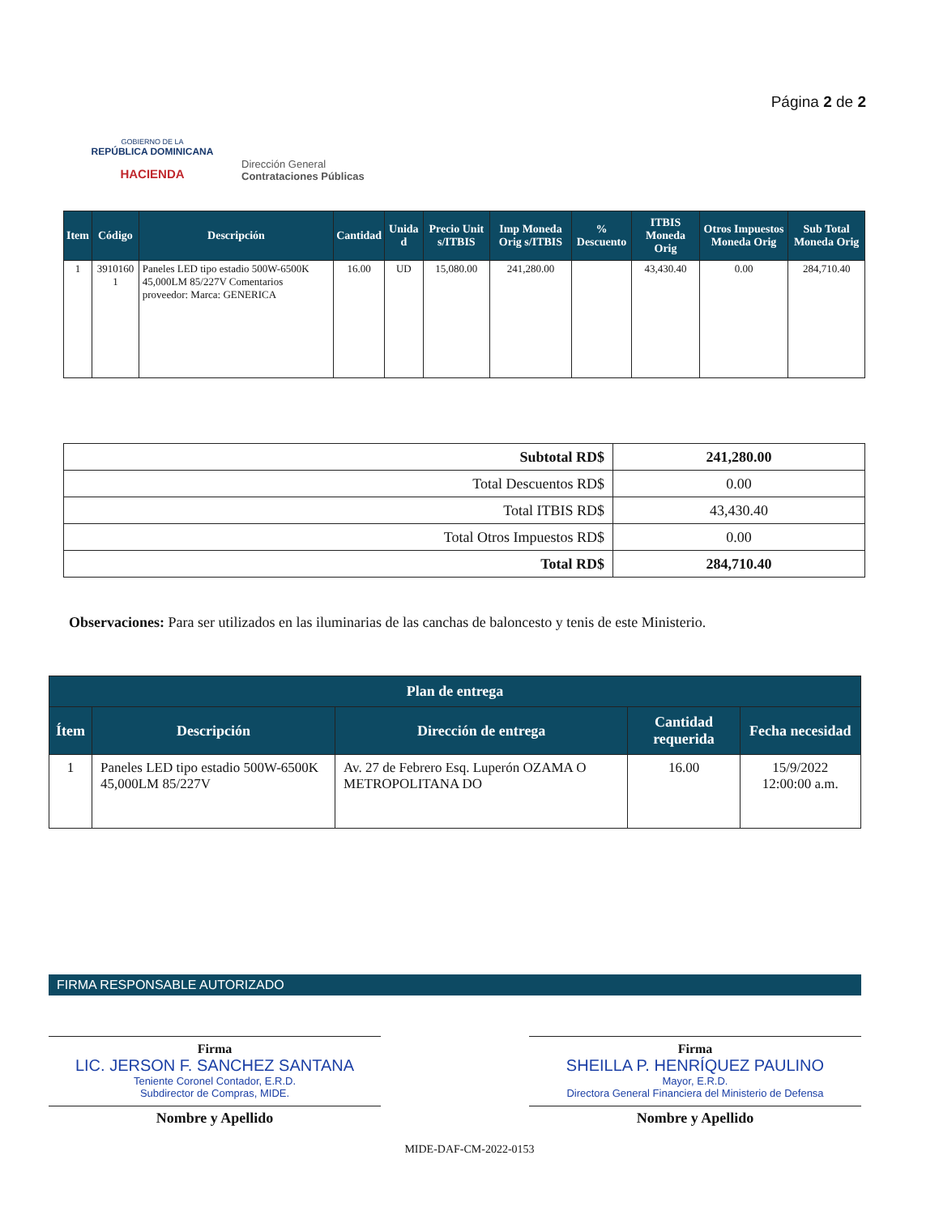GOBIERNO DE LA
REPÚBLICA DOMINICANA
HACIENDA
Dirección General
Contrataciones Públicas
Página 2 de 2
| Item | Código | Descripción | Cantidad | Unida d | Precio Unit s/ITBIS | Imp Moneda Orig s/ITBIS | % Descuento | ITBIS Moneda Orig | Otros Impuestos Moneda Orig | Sub Total Moneda Orig |
| --- | --- | --- | --- | --- | --- | --- | --- | --- | --- | --- |
| 1 | 3910160 1 | Paneles LED tipo estadio 500W-6500K 45,000LM 85/227V Comentarios proveedor: Marca: GENERICA | 16.00 | UD | 15,080.00 | 241,280.00 | | 43,430.40 | 0.00 | 284,710.40 |
| Subtotal RD$ | 241,280.00 |
| Total Descuentos RD$ | 0.00 |
| Total ITBIS RD$ | 43,430.40 |
| Total Otros Impuestos RD$ | 0.00 |
| Total RD$ | 284,710.40 |
Observaciones: Para ser utilizados en las iluminarias de las canchas de baloncesto y tenis de este Ministerio.
| Plan de entrega | | | | |
| --- | --- | --- | --- | --- |
| Ítem | Descripción | Dirección de entrega | Cantidad requerida | Fecha necesidad |
| 1 | Paneles LED tipo estadio 500W-6500K 45,000LM 85/227V | Av. 27 de Febrero Esq. Luperón OZAMA O METROPOLITANA DO | 16.00 | 15/9/2022 12:00:00 a.m. |
FIRMA RESPONSABLE AUTORIZADO
Firma
LIC. JERSON F. SANCHEZ SANTANA
Teniente Coronel Contador, E.R.D.
Subdirector de Compras, MIDE.
Nombre y Apellido
Firma
SHEILLA P. HENRÍQUEZ PAULINO
Mayor, E.R.D.
Directora General Financiera del Ministerio de Defensa
Nombre y Apellido
MIDE-DAF-CM-2022-0153